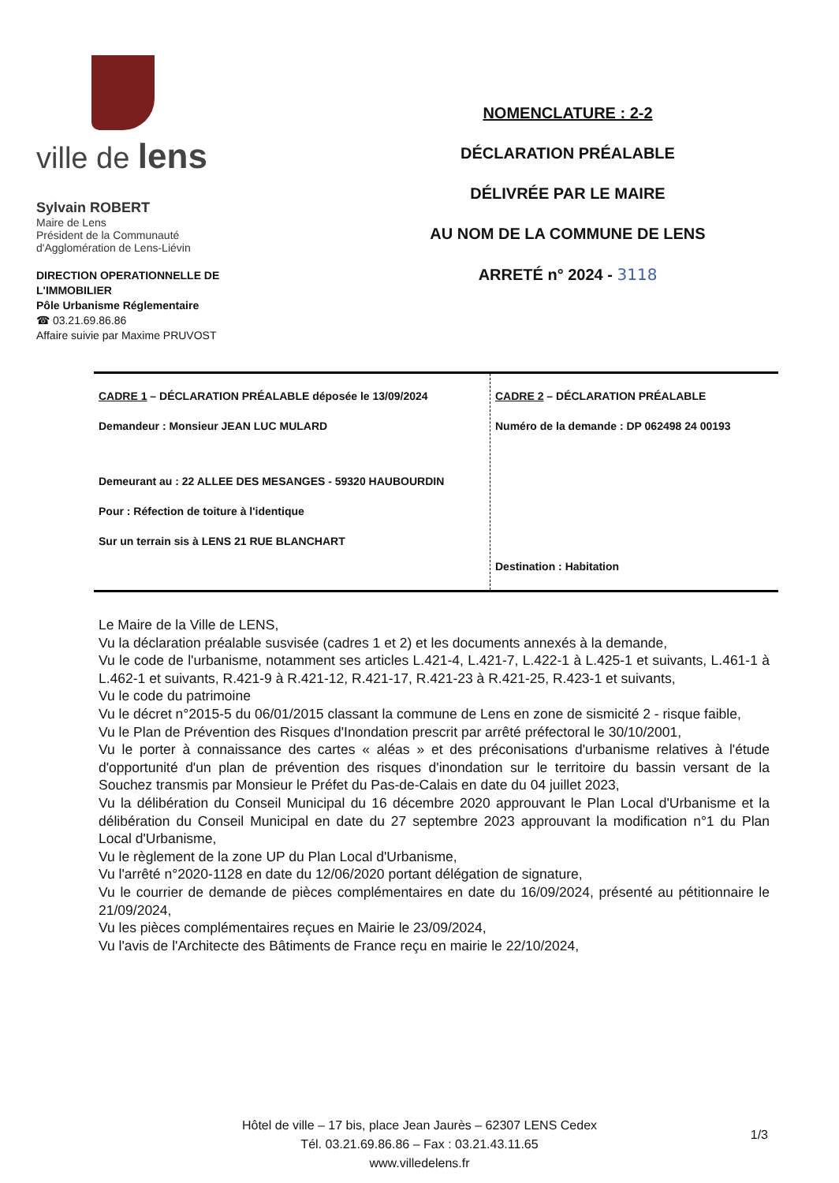ville de lens
Sylvain ROBERT
Maire de Lens
Président de la Communauté
d'Agglomération de Lens-Liévin
DIRECTION OPERATIONNELLE DE L'IMMOBILIER
Pôle Urbanisme Réglementaire
☎ 03.21.69.86.86
Affaire suivie par Maxime PRUVOST
NOMENCLATURE : 2-2
DÉCLARATION PRÉALABLE
DÉLIVRÉE PAR LE MAIRE
AU NOM DE LA COMMUNE DE LENS
ARRETÉ n° 2024 - 3118
| CADRE 1 – DÉCLARATION PRÉALABLE déposée le 13/09/2024 Demandeur : Monsieur JEAN LUC MULARD Demeurant au : 22 ALLEE DES MESANGES - 59320 HAUBOURDIN Pour : Réfection de toiture à l'identique Sur un terrain sis à LENS 21 RUE BLANCHART | CADRE 2 – DÉCLARATION PRÉALABLE Numéro de la demande : DP 062498 24 00193 Destination : Habitation |
Le Maire de la Ville de LENS,
Vu la déclaration préalable susvisée (cadres 1 et 2) et les documents annexés à la demande,
Vu le code de l'urbanisme, notamment ses articles L.421-4, L.421-7, L.422-1 à L.425-1 et suivants, L.461-1 à L.462-1 et suivants, R.421-9 à R.421-12, R.421-17, R.421-23 à R.421-25, R.423-1 et suivants,
Vu le code du patrimoine
Vu le décret n°2015-5 du 06/01/2015 classant la commune de Lens en zone de sismicité 2 - risque faible,
Vu le Plan de Prévention des Risques d'Inondation prescrit par arrêté préfectoral le 30/10/2001,
Vu le porter à connaissance des cartes « aléas » et des préconisations d'urbanisme relatives à l'étude d'opportunité d'un plan de prévention des risques d'inondation sur le territoire du bassin versant de la Souchez transmis par Monsieur le Préfet du Pas-de-Calais en date du 04 juillet 2023,
Vu la délibération du Conseil Municipal du 16 décembre 2020 approuvant le Plan Local d'Urbanisme et la délibération du Conseil Municipal en date du 27 septembre 2023 approuvant la modification n°1 du Plan Local d'Urbanisme,
Vu le règlement de la zone UP du Plan Local d'Urbanisme,
Vu l'arrêté n°2020-1128 en date du 12/06/2020 portant délégation de signature,
Vu le courrier de demande de pièces complémentaires en date du 16/09/2024, présenté au pétitionnaire le 21/09/2024,
Vu les pièces complémentaires reçues en Mairie le 23/09/2024,
Vu l'avis de l'Architecte des Bâtiments de France reçu en mairie le 22/10/2024,
Hôtel de ville – 17 bis, place Jean Jaurès – 62307 LENS Cedex
Tél. 03.21.69.86.86 – Fax : 03.21.43.11.65
www.villedelens.fr
1/3